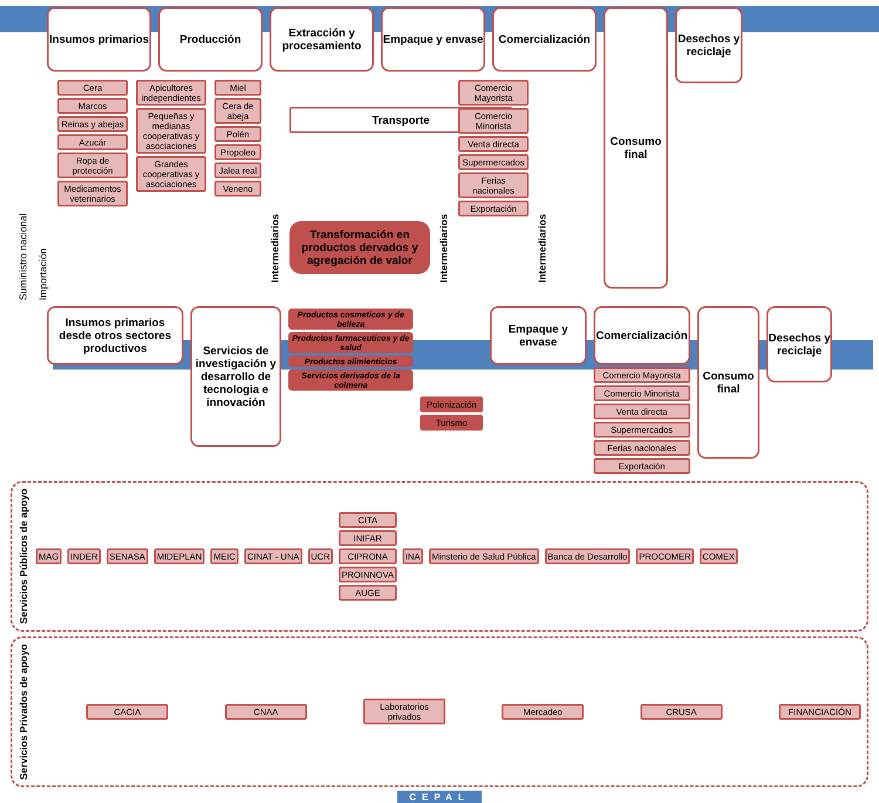Insumos primarios
Producción Extracción y procesamiento
Empaque y envase
Comercialización
Consumo final
Desechos y reciclaje
Suministro nacional
Importación
Cera
Marcos
Reinas y abejas
Azucár
Ropa de protección
Medicamentos veterinarios
Apicultores independientes
Pequeñas y medianas cooperativas y asociaciones
Grandes cooperativas y asociaciones
Miel
Cera de abeja
Polén
Propoleo
Jalea real
Veneno
Intermediarios
Transporte
Transformación en productos dervados y agregación de valor
Intermediarios
Comercio Mayorista
Comercio Minorista
Venta directa
Supermercados
Ferias nacionales
Exportación
Intermediarios
Insumos primarios desde otros sectores productivos
Servicios de investigación y desarrollo de tecnologia e innovación
Productos cosmeticos y de belleza
Productos farmaceuticos y de salud
Productos alimienticios
Servicios derivados de la colmena
Polenización
Turismo
Empaque y envase
Comercialización
Comercio Mayorista
Comercio Minorista
Venta directa
Supermercados
Ferias nacionales
Exportación
Consumo final
Desechos y reciclaje
Servicios Públicos de apoyo
MAG INDER SENASA MIDEPLAN MEIC CINAT - UNA UCR
CITA
INIFAR
CIPRONA
PROINNOVA
AUGE
INA Minsterio de Salud Pública Banca de Desarrollo PROCOMER COMEX
Servicios Privados de apoyo
CACIA CNAA
Laboratorios privados
Mercadeo CRUSA FINANCIACIÓN
CEPAL